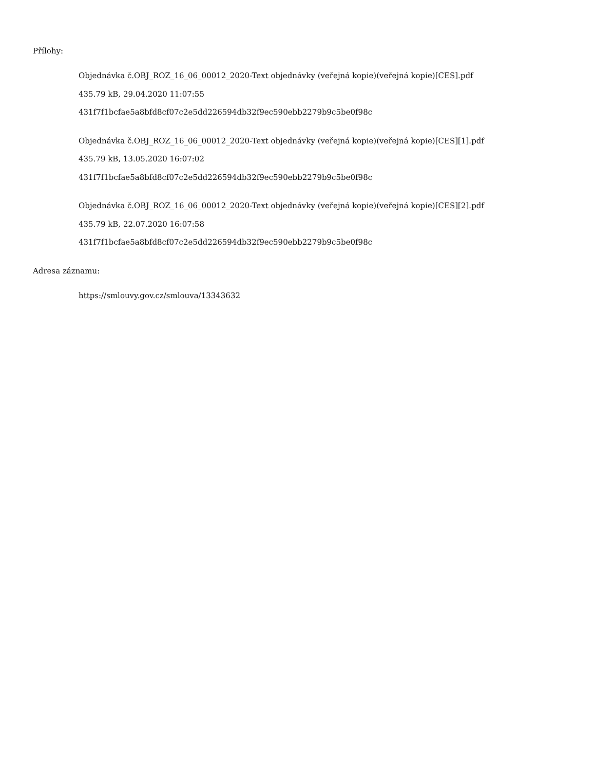Přílohy:
Objednávka č.OBJ_ROZ_16_06_00012_2020-Text objednávky (veřejná kopie)(veřejná kopie)[CES].pdf
435.79 kB, 29.04.2020 11:07:55
431f7f1bcfae5a8bfd8cf07c2e5dd226594db32f9ec590ebb2279b9c5be0f98c
Objednávka č.OBJ_ROZ_16_06_00012_2020-Text objednávky (veřejná kopie)(veřejná kopie)[CES][1].pdf
435.79 kB, 13.05.2020 16:07:02
431f7f1bcfae5a8bfd8cf07c2e5dd226594db32f9ec590ebb2279b9c5be0f98c
Objednávka č.OBJ_ROZ_16_06_00012_2020-Text objednávky (veřejná kopie)(veřejná kopie)[CES][2].pdf
435.79 kB, 22.07.2020 16:07:58
431f7f1bcfae5a8bfd8cf07c2e5dd226594db32f9ec590ebb2279b9c5be0f98c
Adresa záznamu:
https://smlouvy.gov.cz/smlouva/13343632